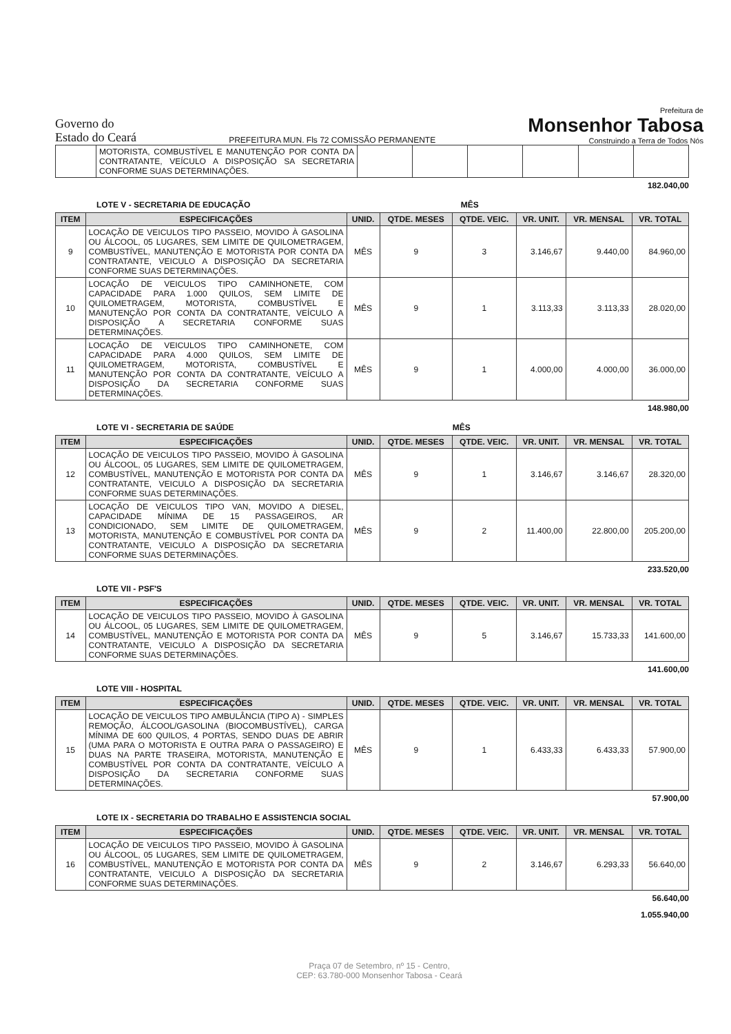Governo do
Estado do Ceará
PREFEITURA MUN. Fls 72 COMISSÃO PERMANENTE
Prefeitura de
Monsenhor Tabosa
Construindo a Terra de Todos Nós
| | MOTORISTA, COMBUSTÍVEL E MANUTENÇÃO POR CONTA DA CONTRATANTE, VEÍCULO A DISPOSIÇÃO SA SECRETARIA CONFORME SUAS DETERMINAÇÕES. | | | | | | |
182.040,00
LOTE V - SECRETARIA DE EDUCAÇÃO MÊS
| ITEM | ESPECIFICAÇÕES | UNID. | QTDE. MESES | QTDE. VEIC. | VR. UNIT. | VR. MENSAL | VR. TOTAL |
| --- | --- | --- | --- | --- | --- | --- | --- |
| 9 | LOCAÇÃO DE VEICULOS TIPO PASSEIO, MOVIDO À GASOLINA OU ÁLCOOL, 05 LUGARES, SEM LIMITE DE QUILOMETRAGEM, COMBUSTÍVEL, MANUTENÇÃO E MOTORISTA POR CONTA DA CONTRATANTE, VEICULO A DISPOSIÇÃO DA SECRETARIA CONFORME SUAS DETERMINAÇÕES. | MÊS | 9 | 3 | 3.146,67 | 9.440,00 | 84.960,00 |
| 10 | LOCAÇÃO DE VEICULOS TIPO CAMINHONETE, COM CAPACIDADE PARA 1.000 QUILOS, SEM LIMITE DE QUILOMETRAGEM, MOTORISTA, COMBUSTÍVEL E MANUTENÇÃO POR CONTA DA CONTRATANTE, VEÍCULO A DISPOSIÇÃO A SECRETARIA CONFORME SUAS DETERMINAÇÕES. | MÊS | 9 | 1 | 3.113,33 | 3.113,33 | 28.020,00 |
| 11 | LOCAÇÃO DE VEICULOS TIPO CAMINHONETE, COM CAPACIDADE PARA 4.000 QUILOS, SEM LIMITE DE QUILOMETRAGEM, MOTORISTA, COMBUSTÍVEL E MANUTENÇÃO POR CONTA DA CONTRATANTE, VEÍCULO A DISPOSIÇÃO DA SECRETARIA CONFORME SUAS DETERMINAÇÕES. | MÊS | 9 | 1 | 4.000,00 | 4.000,00 | 36.000,00 |
148.980,00
LOTE VI - SECRETARIA DE SAÚDE MÊS
| ITEM | ESPECIFICAÇÕES | UNID. | QTDE. MESES | QTDE. VEIC. | VR. UNIT. | VR. MENSAL | VR. TOTAL |
| --- | --- | --- | --- | --- | --- | --- | --- |
| 12 | LOCAÇÃO DE VEICULOS TIPO PASSEIO, MOVIDO À GASOLINA OU ÁLCOOL, 05 LUGARES, SEM LIMITE DE QUILOMETRAGEM, COMBUSTÍVEL, MANUTENÇÃO E MOTORISTA POR CONTA DA CONTRATANTE, VEICULO A DISPOSIÇÃO DA SECRETARIA CONFORME SUAS DETERMINAÇÕES. | MÊS | 9 | 1 | 3.146,67 | 3.146,67 | 28.320,00 |
| 13 | LOCAÇÃO DE VEICULOS TIPO VAN, MOVIDO A DIESEL, CAPACIDADE MÍNIMA DE 15 PASSAGEIROS, AR CONDICIONADO, SEM LIMITE DE QUILOMETRAGEM, MOTORISTA, MANUTENÇÃO E COMBUSTÍVEL POR CONTA DA CONTRATANTE, VEICULO A DISPOSIÇÃO DA SECRETARIA CONFORME SUAS DETERMINAÇÕES. | MÊS | 9 | 2 | 11.400,00 | 22.800,00 | 205.200,00 |
233.520,00
LOTE VII - PSF'S
| ITEM | ESPECIFICAÇÕES | UNID. | QTDE. MESES | QTDE. VEIC. | VR. UNIT. | VR. MENSAL | VR. TOTAL |
| --- | --- | --- | --- | --- | --- | --- | --- |
| 14 | LOCAÇÃO DE VEICULOS TIPO PASSEIO, MOVIDO À GASOLINA OU ÁLCOOL, 05 LUGARES, SEM LIMITE DE QUILOMETRAGEM, COMBUSTÍVEL, MANUTENÇÃO E MOTORISTA POR CONTA DA CONTRATANTE, VEICULO A DISPOSIÇÃO DA SECRETARIA CONFORME SUAS DETERMINAÇÕES. | MÊS | 9 | 5 | 3.146,67 | 15.733,33 | 141.600,00 |
141.600,00
LOTE VIII - HOSPITAL
| ITEM | ESPECIFICAÇÕES | UNID. | QTDE. MESES | QTDE. VEIC. | VR. UNIT. | VR. MENSAL | VR. TOTAL |
| --- | --- | --- | --- | --- | --- | --- | --- |
| 15 | LOCAÇÃO DE VEICULOS TIPO AMBULÂNCIA (TIPO A) - SIMPLES REMOÇÃO, ÁLCOOL/GASOLINA (BIOCOMBUSTÍVEL), CARGA MÍNIMA DE 600 QUILOS, 4 PORTAS, SENDO DUAS DE ABRIR (UMA PARA O MOTORISTA E OUTRA PARA O PASSAGEIRO) E DUAS NA PARTE TRASEIRA, MOTORISTA, MANUTENÇÃO E COMBUSTÍVEL POR CONTA DA CONTRATANTE, VEÍCULO A DISPOSIÇÃO DA SECRETARIA CONFORME SUAS DETERMINAÇÕES. | MÊS | 9 | 1 | 6.433,33 | 6.433,33 | 57.900,00 |
57.900,00
LOTE IX - SECRETARIA DO TRABALHO E ASSISTENCIA SOCIAL
| ITEM | ESPECIFICAÇÕES | UNID. | QTDE. MESES | QTDE. VEIC. | VR. UNIT. | VR. MENSAL | VR. TOTAL |
| --- | --- | --- | --- | --- | --- | --- | --- |
| 16 | LOCAÇÃO DE VEICULOS TIPO PASSEIO, MOVIDO À GASOLINA OU ÁLCOOL, 05 LUGARES, SEM LIMITE DE QUILOMETRAGEM, COMBUSTÍVEL, MANUTENÇÃO E MOTORISTA POR CONTA DA CONTRATANTE, VEICULO A DISPOSIÇÃO DA SECRETARIA CONFORME SUAS DETERMINAÇÕES. | MÊS | 9 | 2 | 3.146,67 | 6.293,33 | 56.640,00 |
56.640,00
1.055.940,00
Praça 07 de Setembro, nº 15 - Centro,
CEP: 63.780-000 Monsenhor Tabosa - Ceará